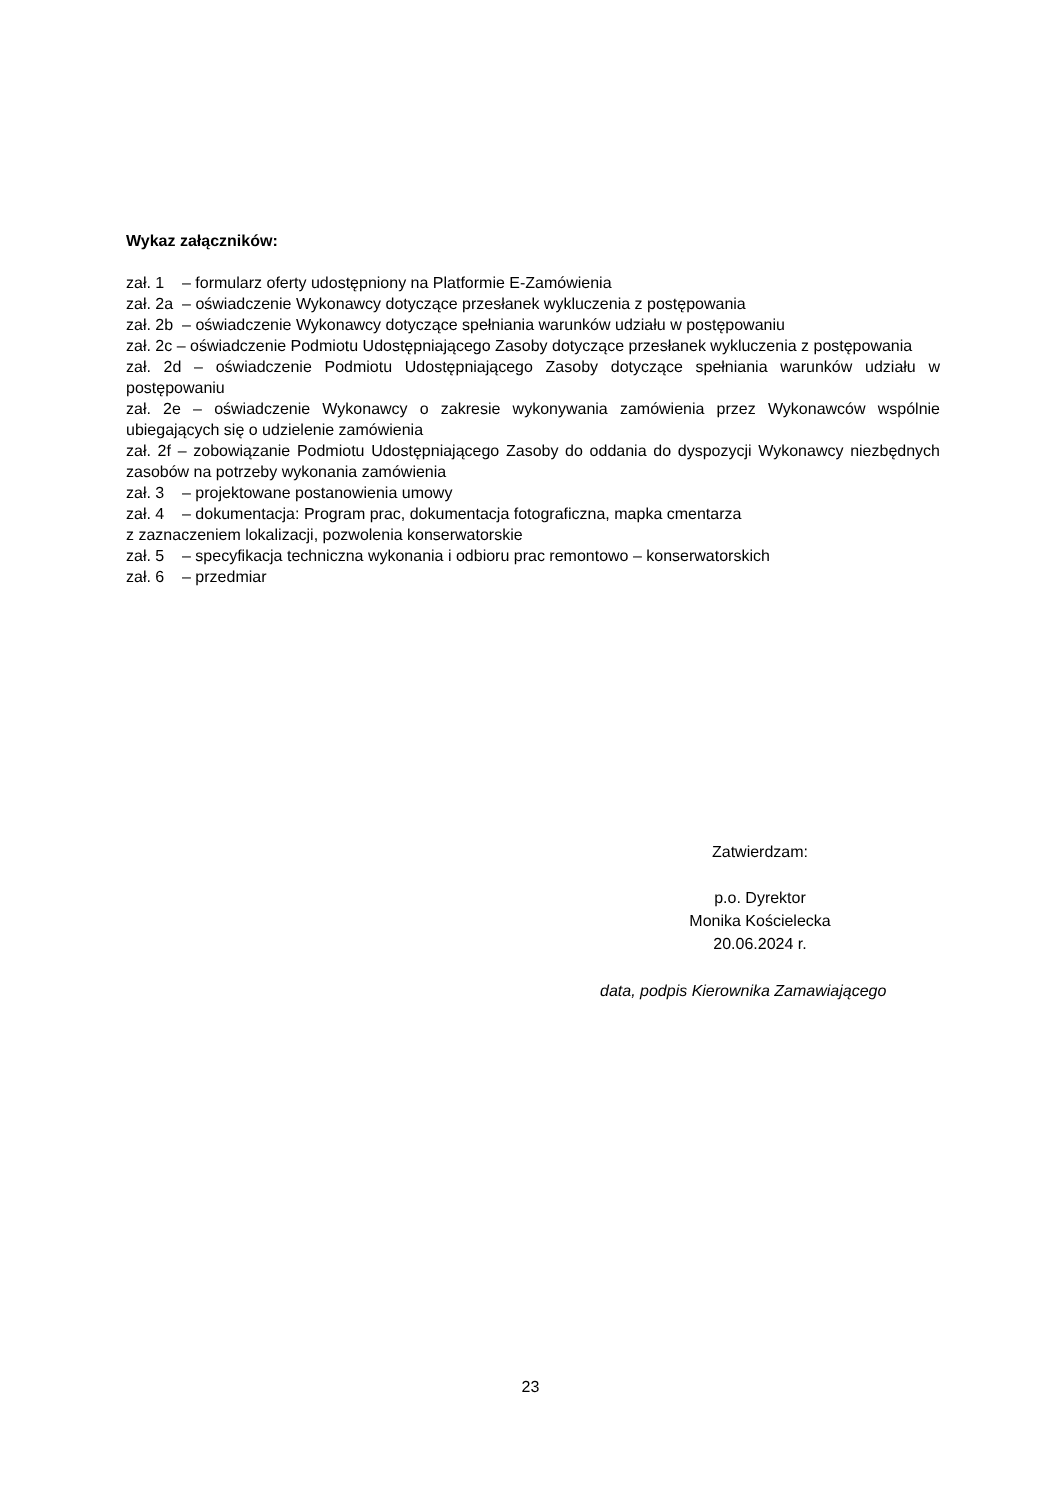Wykaz załączników:
zał. 1 – formularz oferty udostępniony na Platformie E-Zamówienia
zał. 2a – oświadczenie Wykonawcy dotyczące przesłanek wykluczenia z postępowania
zał. 2b – oświadczenie Wykonawcy dotyczące spełniania warunków udziału w postępowaniu
zał. 2c – oświadczenie Podmiotu Udostępniającego Zasoby dotyczące przesłanek wykluczenia z postępowania
zał. 2d – oświadczenie Podmiotu Udostępniającego Zasoby dotyczące spełniania warunków udziału w postępowaniu
zał. 2e – oświadczenie Wykonawcy o zakresie wykonywania zamówienia przez Wykonawców wspólnie ubiegających się o udzielenie zamówienia
zał. 2f – zobowiązanie Podmiotu Udostępniającego Zasoby do oddania do dyspozycji Wykonawcy niezbędnych zasobów na potrzeby wykonania zamówienia
zał. 3 – projektowane postanowienia umowy
zał. 4 – dokumentacja: Program prac, dokumentacja fotograficzna, mapka cmentarza
z zaznaczeniem lokalizacji, pozwolenia konserwatorskie
zał. 5 – specyfikacja techniczna wykonania i odbioru prac remontowo – konserwatorskich
zał. 6 – przedmiar
Zatwierdzam:
p.o. Dyrektor
Monika Kościelecka
20.06.2024 r.
data, podpis Kierownika Zamawiającego
23